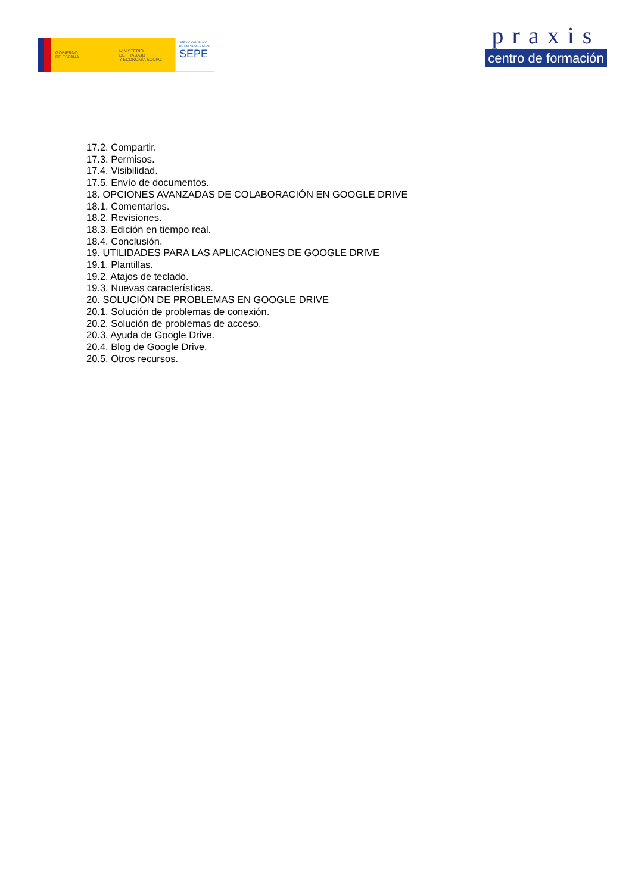GOBIERNO
DE ESPAÑA
MINISTERIO
DE TRABAJO
Y ECONOMÍA SOCIAL
SERVICIO PÚBLICO
DE EMPLEO ESTATAL
SEPE
praxis
centro de formación
17.2. Compartir.
17.3. Permisos.
17.4. Visibilidad.
17.5. Envío de documentos.
18. OPCIONES AVANZADAS DE COLABORACIÓN EN GOOGLE DRIVE
18.1. Comentarios.
18.2. Revisiones.
18.3. Edición en tiempo real.
18.4. Conclusión.
19. UTILIDADES PARA LAS APLICACIONES DE GOOGLE DRIVE
19.1. Plantillas.
19.2. Atajos de teclado.
19.3. Nuevas características.
20. SOLUCIÓN DE PROBLEMAS EN GOOGLE DRIVE
20.1. Solución de problemas de conexión.
20.2. Solución de problemas de acceso.
20.3. Ayuda de Google Drive.
20.4. Blog de Google Drive.
20.5. Otros recursos.